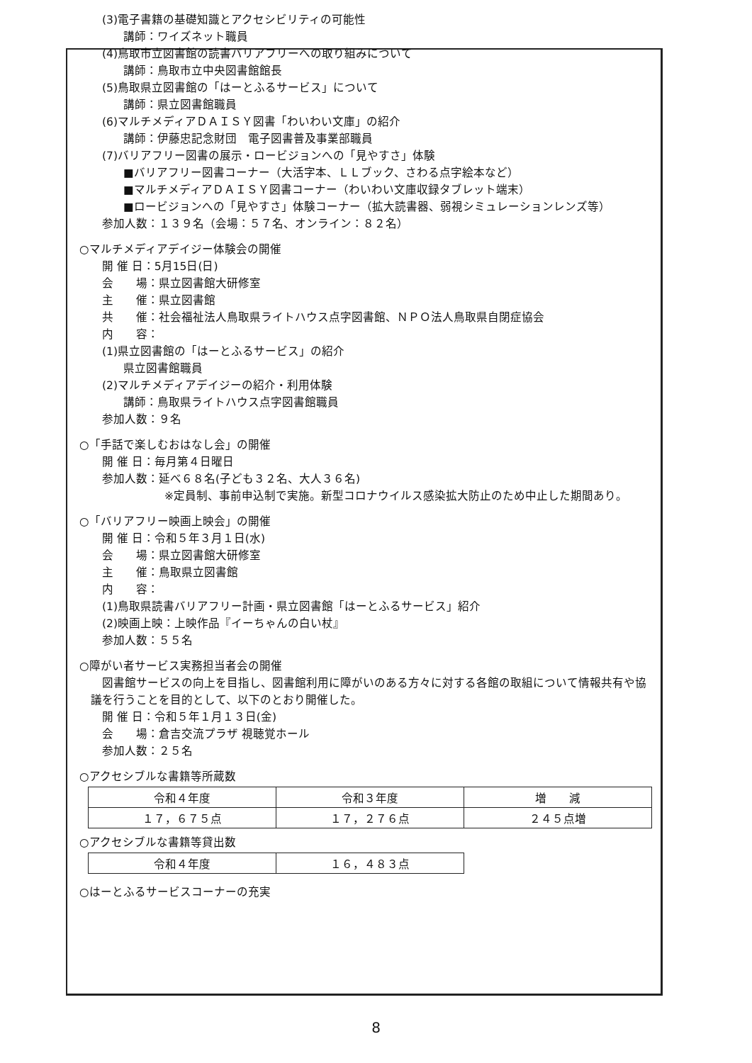(3)電子書籍の基礎知識とアクセシビリティの可能性
講師：ワイズネット職員
(4)鳥取市立図書館の読書バリアフリーへの取り組みについて
講師：鳥取市立中央図書館館長
(5)鳥取県立図書館の「はーとふるサービス」について
講師：県立図書館職員
(6)マルチメディアＤＡＩＳＹ図書「わいわい文庫」の紹介
講師：伊藤忠記念財団　電子図書普及事業部職員
(7)バリアフリー図書の展示・ロービジョンへの「見やすさ」体験
■バリアフリー図書コーナー（大活字本、ＬＬブック、さわる点字絵本など）
■マルチメディアＤＡＩＳＹ図書コーナー（わいわい文庫収録タブレット端末）
■ロービジョンへの「見やすさ」体験コーナー（拡大読書器、弱視シミュレーションレンズ等）
参加人数：１３９名（会場：５７名、オンライン：８２名）
○マルチメディアデイジー体験会の開催
開 催 日：5月15日(日)
会　　場：県立図書館大研修室
主　　催：県立図書館
共　　催：社会福祉法人鳥取県ライトハウス点字図書館、ＮＰＯ法人鳥取県自閉症協会
内　　容：
(1)県立図書館の「はーとふるサービス」の紹介
県立図書館職員
(2)マルチメディアデイジーの紹介・利用体験
講師：鳥取県ライトハウス点字図書館職員
参加人数：９名
○「手話で楽しむおはなし会」の開催
開 催 日：毎月第４日曜日
参加人数：延べ６８名(子ども３２名、大人３６名)
※定員制、事前申込制で実施。新型コロナウイルス感染拡大防止のため中止した期間あり。
○「バリアフリー映画上映会」の開催
開 催 日：令和５年３月１日(水)
会　　場：県立図書館大研修室
主　　催：鳥取県立図書館
内　　容：
(1)鳥取県読書バリアフリー計画・県立図書館「はーとふるサービス」紹介
(2)映画上映：上映作品『イーちゃんの白い杖』
参加人数：５５名
○障がい者サービス実務担当者会の開催
図書館サービスの向上を目指し、図書館利用に障がいのある方々に対する各館の取組について情報共有や協
議を行うことを目的として、以下のとおり開催した。
開 催 日：令和５年１月１３日(金)
会　　場：倉吉交流プラザ 視聴覚ホール
参加人数：２５名
○アクセシブルな書籍等所蔵数
| 令和４年度 | 令和３年度 | 増 減 |
| １７，６７５点 | １７，２７６点 | ２４５点増 |
○アクセシブルな書籍等貸出数
| 令和４年度 | １６，４８３点 |
○はーとふるサービスコーナーの充実
8